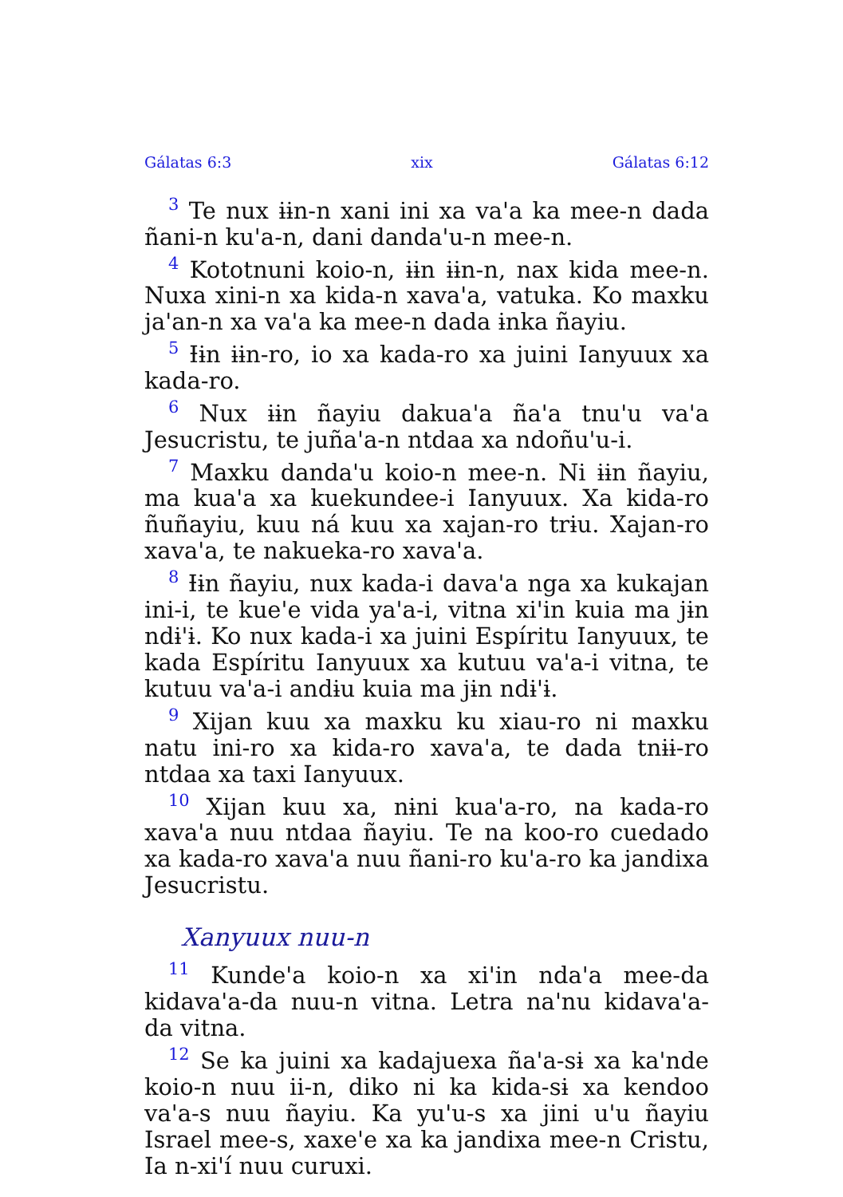Gálatas 6:3 xix Gálatas 6:12
<sup>3</sup> Te nux ɨɨn-n xani ini xa va'a ka mee-n dada ñani-n ku'a-n, dani danda'u-n mee-n.
<sup>4</sup> Kototnuni koio-n, ɨɨn ɨɨn-n, nax kida mee-n. Nuxa xini-n xa kida-n xava'a, vatuka. Ko maxku ja'an-n xa va'a ka mee-n dada ɨnka ñayiu.
<sup>5</sup> Ɨɨn ɨɨn-ro, io xa kada-ro xa juini Ianyuux xa kada-ro.
<sup>6</sup> Nux ɨɨn ñayiu dakua'a ña'a tnu'u va'a Jesucristu, te juña'a-n ntdaa xa ndoñu'u-i.
<sup>7</sup> Maxku danda'u koio-n mee-n. Ni ɨɨn ñayiu, ma kua'a xa kuekundee-i Ianyuux. Xa kida-ro ñuñayiu, kuu ná kuu xa xajan-ro trɨu. Xajan-ro xava'a, te nakueka-ro xava'a.
<sup>8</sup> Ɨɨn ñayiu, nux kada-i dava'a nga xa kukajan ini-i, te kue'e vida ya'a-i, vitna xi'in kuia ma jɨn ndɨ'ɨ. Ko nux kada-i xa juini Espíritu Ianyuux, te kada Espíritu Ianyuux xa kutuu va'a-i vitna, te kutuu va'a-i andɨu kuia ma jɨn ndɨ'ɨ.
<sup>9</sup> Xijan kuu xa maxku ku xiau-ro ni maxku natu ini-ro xa kida-ro xava'a, te dada tnɨɨ-ro ntdaa xa taxi Ianyuux.
<sup>10</sup> Xijan kuu xa, nɨni kua'a-ro, na kada-ro xava'a nuu ntdaa ñayiu. Te na koo-ro cuedado xa kada-ro xava'a nuu ñani-ro ku'a-ro ka jandixa Jesucristu.
Xanyuux nuu-n
<sup>11</sup> Kunde'a koio-n xa xi'in nda'a mee-da kidava'a-da nuu-n vitna. Letra na'nu kidava'a-da vitna.
<sup>12</sup> Se ka juini xa kadajuexa ña'a-sɨ xa ka'nde koio-n nuu ii-n, diko ni ka kida-sɨ xa kendoo va'a-s nuu ñayiu. Ka yu'u-s xa jini u'u ñayiu Israel mee-s, xaxe'e xa ka jandixa mee-n Cristu, Ia n-xi'í nuu curuxi.